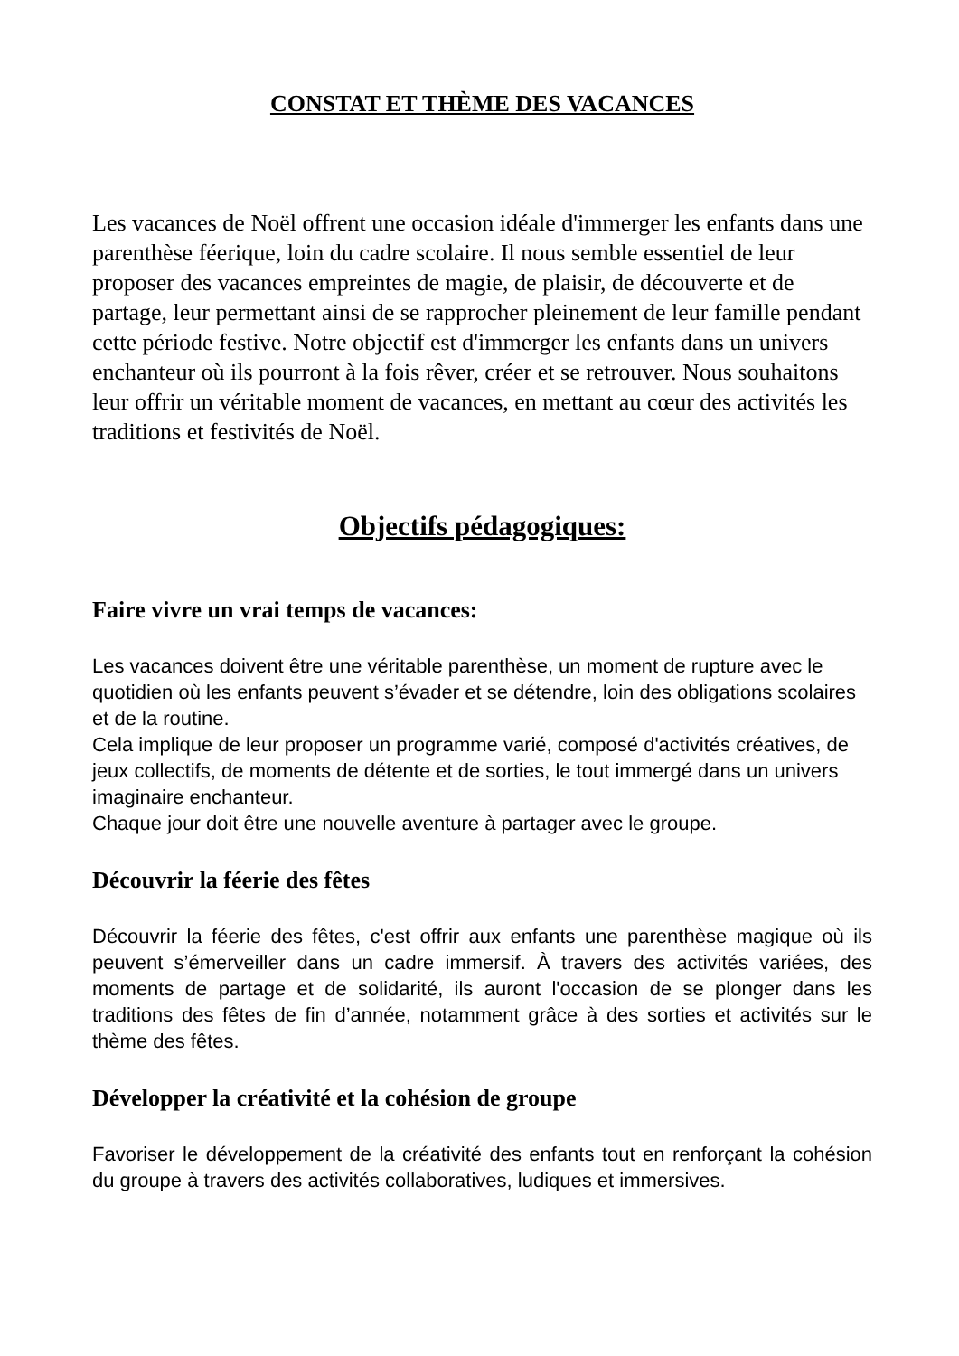CONSTAT ET THÈME DES VACANCES
Les vacances de Noël offrent une occasion idéale d'immerger les enfants dans une parenthèse féerique, loin du cadre scolaire. Il nous semble essentiel de leur proposer des vacances empreintes de magie, de plaisir, de découverte et de partage, leur permettant ainsi de se rapprocher pleinement de leur famille pendant cette période festive. Notre objectif est d'immerger les enfants dans un univers enchanteur où ils pourront à la fois rêver, créer et se retrouver. Nous souhaitons leur offrir un véritable moment de vacances, en mettant au cœur des activités les traditions et festivités de Noël.
Objectifs pédagogiques:
Faire vivre un vrai temps de vacances:
Les vacances doivent être une véritable parenthèse, un moment de rupture avec le quotidien où les enfants peuvent s’évader et se détendre, loin des obligations scolaires et de la routine.
Cela implique de leur proposer un programme varié, composé d'activités créatives, de jeux collectifs, de moments de détente et de sorties, le tout immergé dans un univers imaginaire enchanteur.
Chaque jour doit être une nouvelle aventure à partager avec le groupe.
Découvrir la féerie des fêtes
Découvrir la féerie des fêtes, c'est offrir aux enfants une parenthèse magique où ils peuvent s’émerveiller dans un cadre immersif. À travers des activités variées, des moments de partage et de solidarité, ils auront l'occasion de se plonger dans les traditions des fêtes de fin d’année, notamment grâce à des sorties et activités sur le thème des fêtes.
Développer la créativité et la cohésion de groupe
Favoriser le développement de la créativité des enfants tout en renforçant la cohésion du groupe à travers des activités collaboratives, ludiques et immersives.